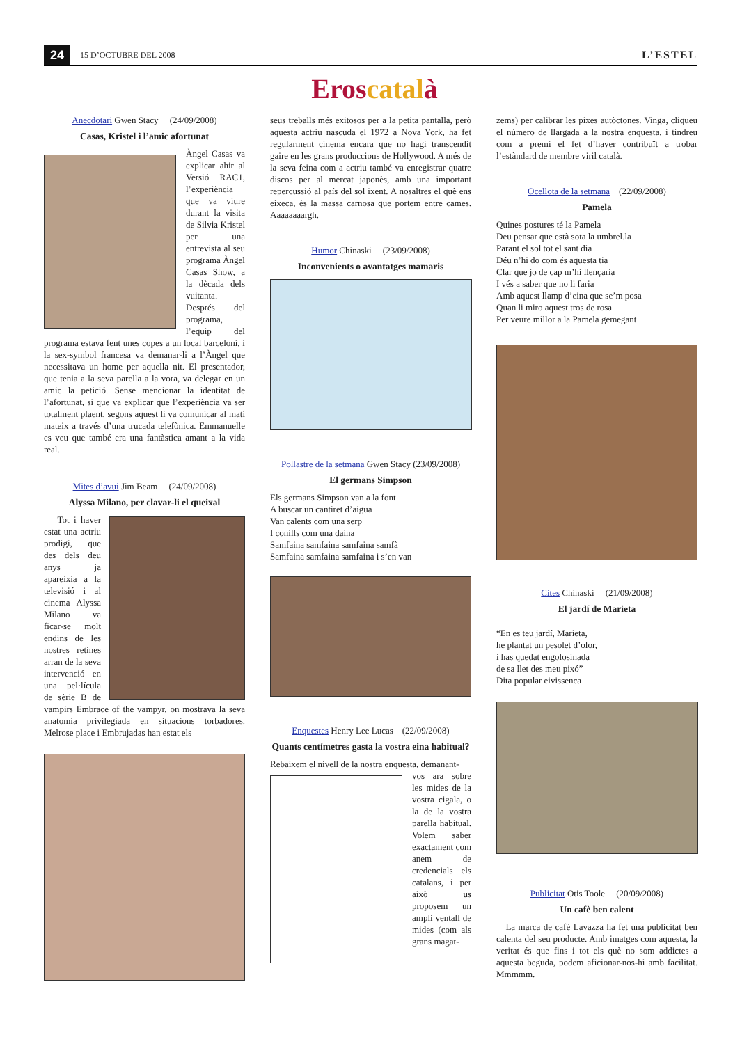24
15 D’OCTUBRE DEL 2008
L’ESTEL
Eros catal à
Anecdotari Gwen Stacy (24/09/2008)
Casas, Kristel i l’amic afortunat
Àngel Casas va explicar ahir al Versió RAC1, l’experiència que va viure durant la visita de Silvia Kristel per una entrevista al seu programa Àngel Casas Show, a la dècada dels vuitanta. Després del programa, l’equip del programa estava fent unes copes a un local barceloní, i la sex-symbol francesa va demanar-li a l’Àngel que necessitava un home per aquella nit. El presentador, que tenia a la seva parella a la vora, va delegar en un amic la petició. Sense mencionar la identitat de l’afortunat, si que va explicar que l’experiència va ser totalment plaent, segons aquest li va comunicar al matí mateix a través d’una trucada telefònica. Emmanuelle es veu que també era una fantàstica amant a la vida real.
Mites d’avui Jim Beam (24/09/2008)
Alyssa Milano, per clavar-li el queixal
Tot i haver estat una actriu prodigi, que des dels deu anys ja apareixia a la televisió i al cinema Alyssa Milano va ficar-se molt endins de les nostres retines arran de la seva intervenció en una pel·lícula de sèrie B de vampirs Embrace of the vampyr, on mostrava la seva anatomia privilegiada en situacions torbadores. Melrose place i Embrujadas han estat els
seus treballs més exitosos per a la petita pantalla, però aquesta actriu nascuda el 1972 a Nova York, ha fet regularment cinema encara que no hagi transcendit gaire en les grans produccions de Hollywood. A més de la seva feina com a actriu també va enregistrar quatre discos per al mercat japonès, amb una important repercussió al país del sol ixent. A nosaltres el què ens eixeca, és la massa carnosa que portem entre cames. Aaaaaaaargh.
Humor Chinaski (23/09/2008)
Inconvenients o avantatges mamaris
Pollastre de la setmana Gwen Stacy (23/09/2008)
El germans Simpson
Els germans Simpson van a la font
A buscar un cantiret d’aigua
Van calents com una serp
I conills com una daina
Samfaina samfaina samfaina samfà
Samfaina samfaina samfaina i s’en van
Enquestes Henry Lee Lucas (22/09/2008)
Quants centímetres gasta la vostra eina habitual?
Rebaixem el nivell de la nostra enquesta, demanant-
vos ara sobre les mides de la vostra cigala, o la de la vostra parella habitual. Volem saber exactament com anem de credencials els catalans, i per això us proposem un ampli ventall de mides (com als grans magat-
zems) per calibrar les pixes autòctones. Vinga, cliqueu el número de llargada a la nostra enquesta, i tindreu com a premi el fet d’haver contribuït a trobar l’estàndard de membre viril català.
Ocellota de la setmana (22/09/2008)
Pamela
Quines postures té la Pamela
Deu pensar que està sota la umbrel.la
Parant el sol tot el sant dia
Déu n’hi do com és aquesta tia
Clar que jo de cap m’hi llençaria
I vés a saber que no li faria
Amb aquest llamp d’eina que se’m posa
Quan li miro aquest tros de rosa
Per veure millor a la Pamela gemegant
Cites Chinaski (21/09/2008)
El jardí de Marieta
“En es teu jardí, Marieta,
he plantat un pesolet d’olor,
i has quedat engolosinada
de sa llet des meu pixó”
Dita popular eivissenca
Publicitat Otis Toole (20/09/2008)
Un cafè ben calent
La marca de cafè Lavazza ha fet una publicitat ben calenta del seu producte. Amb imatges com aquesta, la veritat és que fins i tot els què no som addictes a aquesta beguda, podem aficionar-nos-hi amb facilitat. Mmmmm.